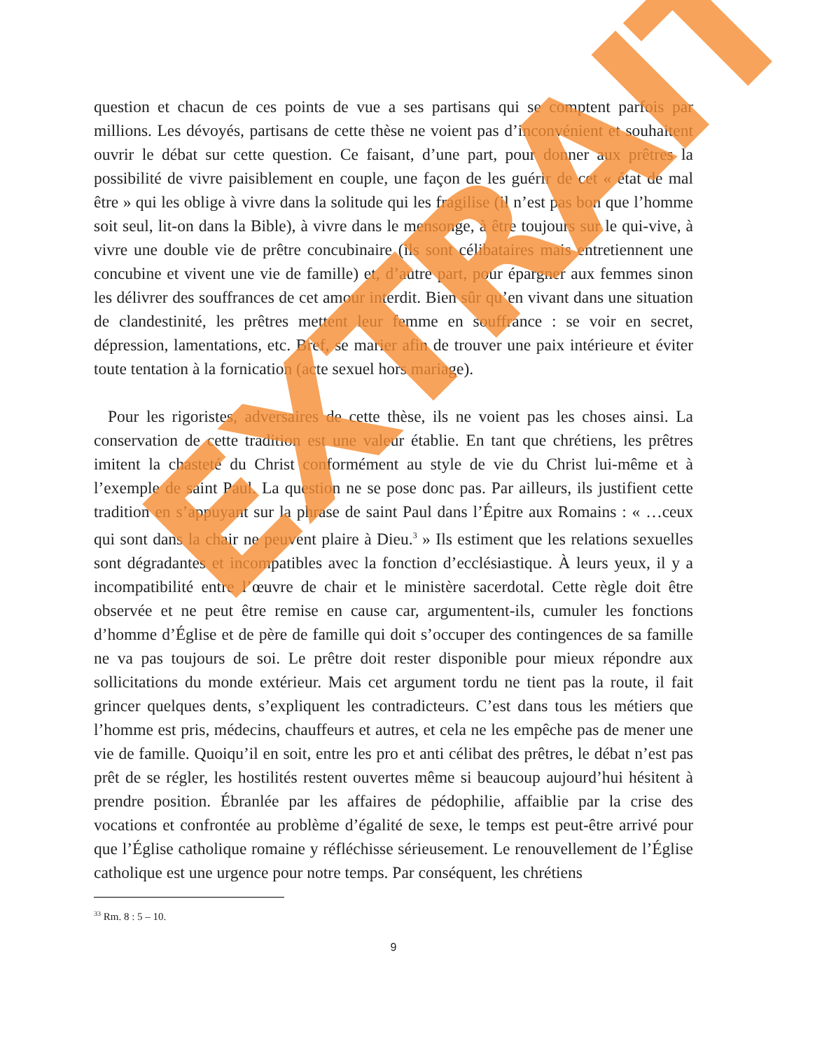question et chacun de ces points de vue a ses partisans qui se comptent parfois par millions. Les dévoyés, partisans de cette thèse ne voient pas d’inconvénient et souhaitent ouvrir le débat sur cette question. Ce faisant, d’une part, pour donner aux prêtres la possibilité de vivre paisiblement en couple, une façon de les guérir de cet « état de mal être » qui les oblige à vivre dans la solitude qui les fragilise (il n’est pas bon que l’homme soit seul, lit-on dans la Bible), à vivre dans le mensonge, à être toujours sur le qui-vive, à vivre une double vie de prêtre concubinaire (ils sont célibataires mais entretiennent une concubine et vivent une vie de famille) et, d’autre part, pour épargner aux femmes sinon les délivrer des souffrances de cet amour interdit. Bien sûr qu’en vivant dans une situation de clandestinité, les prêtres mettent leur femme en souffrance : se voir en secret, dépression, lamentations, etc. Bref, se marier afin de trouver une paix intérieure et éviter toute tentation à la fornication (acte sexuel hors mariage).
Pour les rigoristes, adversaires de cette thèse, ils ne voient pas les choses ainsi. La conservation de cette tradition est une valeur établie. En tant que chrétiens, les prêtres imitent la chasteté du Christ conformément au style de vie du Christ lui-même et à l’exemple de saint Paul. La question ne se pose donc pas. Par ailleurs, ils justifient cette tradition en s’appuyant sur la phrase de saint Paul dans l’Épitre aux Romains : « …ceux qui sont dans la chair ne peuvent plaire à Dieu.<sup>3</sup> » Ils estiment que les relations sexuelles sont dégradantes et incompatibles avec la fonction d’ecclésiastique. À leurs yeux, il y a incompatibilité entre l’œuvre de chair et le ministère sacerdotal. Cette règle doit être observée et ne peut être remise en cause car, argumentent-ils, cumuler les fonctions d’homme d’Église et de père de famille qui doit s’occuper des contingences de sa famille ne va pas toujours de soi. Le prêtre doit rester disponible pour mieux répondre aux sollicitations du monde extérieur. Mais cet argument tordu ne tient pas la route, il fait grincer quelques dents, s’expliquent les contradicteurs. C’est dans tous les métiers que l’homme est pris, médecins, chauffeurs et autres, et cela ne les empêche pas de mener une vie de famille. Quoiqu’il en soit, entre les pro et anti célibat des prêtres, le débat n’est pas prêt de se régler, les hostilités restent ouvertes même si beaucoup aujourd’hui hésitent à prendre position. Ébranlée par les affaires de pédophilie, affaiblie par la crise des vocations et confrontée au problème d’égalité de sexe, le temps est peut-être arrivé pour que l’Église catholique romaine y réfléchisse sérieusement. Le renouvellement de l’Église catholique est une urgence pour notre temps. Par conséquent, les chrétiens
<sup>33</sup> Rm. 8 : 5 – 10.
9
EXTRAIT